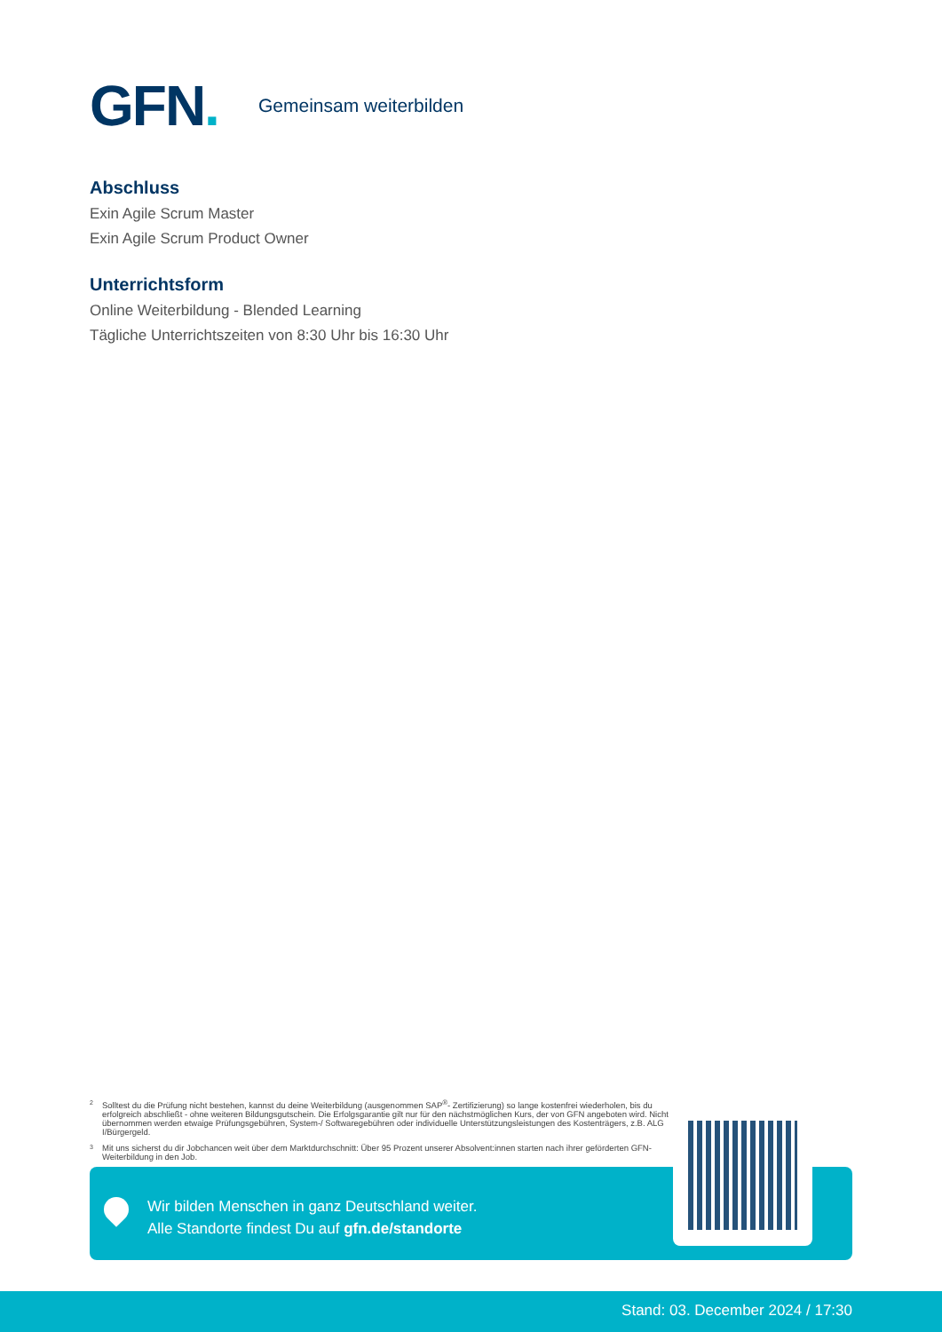GFN.
Gemeinsam weiterbilden
Abschluss
Exin Agile Scrum Master
Exin Agile Scrum Product Owner
Unterrichtsform
Online Weiterbildung - Blended Learning
Tägliche Unterrichtszeiten von 8:30 Uhr bis 16:30 Uhr
2 Solltest du die Prüfung nicht bestehen, kannst du deine Weiterbildung (ausgenommen SAP<sup>®</sup>- Zertifizierung) so lange kostenfrei wiederholen, bis du erfolgreich abschließt - ohne weiteren Bildungsgutschein. Die Erfolgsgarantie gilt nur für den nächstmöglichen Kurs, der von GFN angeboten wird. Nicht übernommen werden etwaige Prüfungsgebühren, System-/ Softwaregebühren oder individuelle Unterstützungsleistungen des Kostenträgers, z.B. ALG I/Bürgergeld.
3 Mit uns sicherst du dir Jobchancen weit über dem Marktdurchschnitt: Über 95 Prozent unserer Absolvent:innen starten nach ihrer geförderten GFN-Weiterbildung in den Job.
Wir bilden Menschen in ganz Deutschland weiter.
Alle Standorte findest Du auf gfn.de/standorte
Stand: 03. December 2024 / 17:30